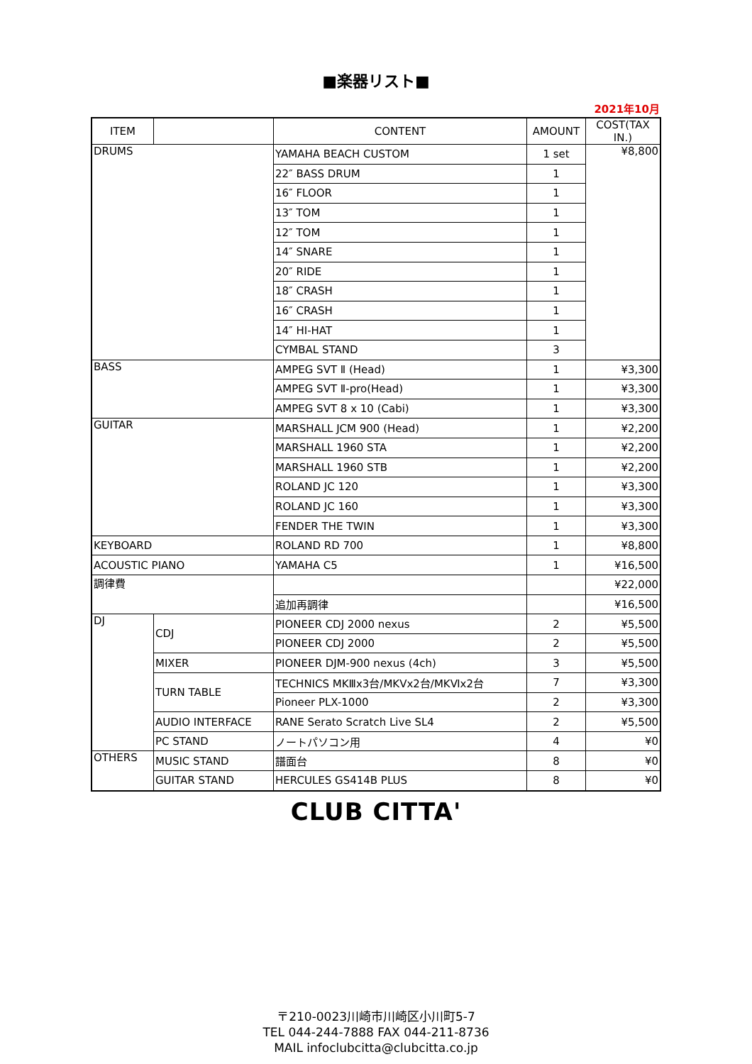■楽器リスト■
2021年10月
| ITEM | | CONTENT | AMOUNT | COST(TAX IN.) |
| --- | --- | --- | --- | --- |
| DRUMS | | YAMAHA BEACH CUSTOM | 1 set | ¥8,800 |
| | | 22″ BASS DRUM | 1 | |
| | | 16″ FLOOR | 1 | |
| | | 13″ TOM | 1 | |
| | | 12″ TOM | 1 | |
| | | 14″ SNARE | 1 | |
| | | 20″ RIDE | 1 | |
| | | 18″ CRASH | 1 | |
| | | 16″ CRASH | 1 | |
| | | 14″ HI-HAT | 1 | |
| | | CYMBAL STAND | 3 | |
| BASS | | AMPEG SVT Ⅱ (Head) | 1 | ¥3,300 |
| | | AMPEG SVT Ⅱ-pro(Head) | 1 | ¥3,300 |
| | | AMPEG SVT 8 x 10 (Cabi) | 1 | ¥3,300 |
| GUITAR | | MARSHALL JCM 900 (Head) | 1 | ¥2,200 |
| | | MARSHALL 1960 STA | 1 | ¥2,200 |
| | | MARSHALL 1960 STB | 1 | ¥2,200 |
| | | ROLAND JC 120 | 1 | ¥3,300 |
| | | ROLAND JC 160 | 1 | ¥3,300 |
| | | FENDER THE TWIN | 1 | ¥3,300 |
| KEYBOARD | | ROLAND RD 700 | 1 | ¥8,800 |
| ACOUSTIC PIANO | | YAMAHA C5 | 1 | ¥16,500 |
| 調律費 | | | | ¥22,000 |
| | | 追加再調律 | | ¥16,500 |
| DJ | CDJ | PIONEER CDJ 2000 nexus | 2 | ¥5,500 |
| | | PIONEER CDJ 2000 | 2 | ¥5,500 |
| | MIXER | PIONEER DJM-900 nexus (4ch) | 3 | ¥5,500 |
| | TURN TABLE | TECHNICS MKⅢx3台/MKⅤx2台/MKⅥx2台 | 7 | ¥3,300 |
| | | Pioneer PLX-1000 | 2 | ¥3,300 |
| | AUDIO INTERFACE | RANE Serato Scratch Live SL4 | 2 | ¥5,500 |
| | PC STAND | ノートパソコン用 | 4 | ¥0 |
| OTHERS | MUSIC STAND | 譜面台 | 8 | ¥0 |
| | GUITAR STAND | HERCULES GS414B PLUS | 8 | ¥0 |
CLUB CITTA'
〒210-0023川崎市川崎区小川町5-7
TEL 044-244-7888 FAX 044-211-8736
MAIL infoclubcitta@clubcitta.co.jp